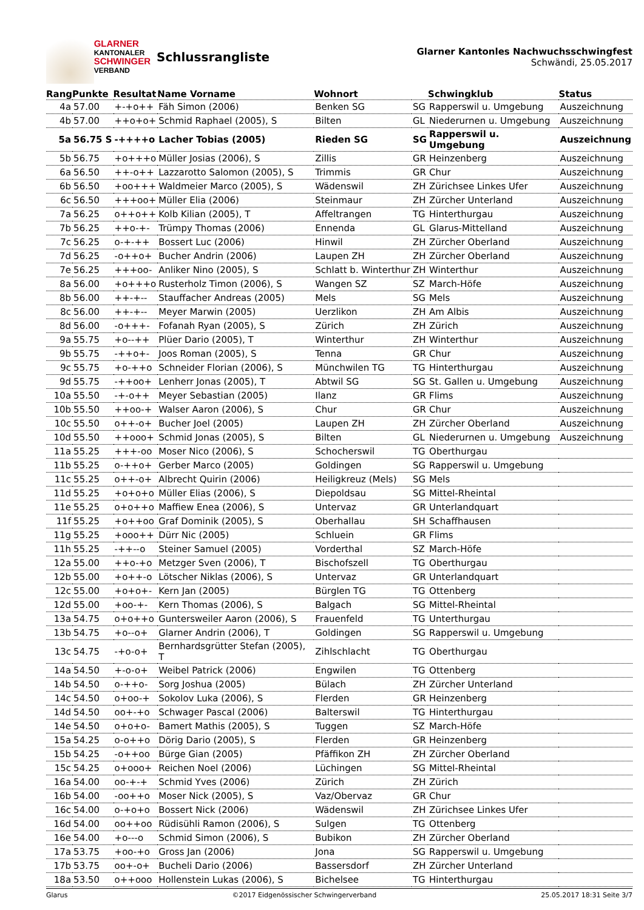GLARNER
KANTONALER
SCHWINGER
VERBAND
Schlussrangliste
Glarner Kantonles Nachwuchsschwingfest
Schwändi, 25.05.2017
| Rang | Punkte | Resultat | Name Vorname | Wohnort | | Schwingklub | Status |
| --- | --- | --- | --- | --- | --- | --- | --- |
| 4a | 57.00 | +-+o++ | Fäh Simon (2006) | Benken SG | SG | Rapperswil u. Umgebung | Auszeichnung |
| 4b | 57.00 | ++o+o+ | Schmid Raphael (2005), S | Bilten | GL | Niederurnen u. Umgebung | Auszeichnung |
| 5a | 56.75 S | -++++o | Lacher Tobias (2005) | Rieden SG | SG | Rapperswil u. Umgebung | Auszeichnung |
| 5b | 56.75 | +o+++o | Müller Josias (2006), S | Zillis | GR | Heinzenberg | Auszeichnung |
| 6a | 56.50 | ++-o++ | Lazzarotto Salomon (2005), S | Trimmis | GR | Chur | Auszeichnung |
| 6b | 56.50 | +oo+++ | Waldmeier Marco (2005), S | Wädenswil | ZH | Zürichsee Linkes Ufer | Auszeichnung |
| 6c | 56.50 | +++oo+ | Müller Elia (2006) | Steinmaur | ZH | Zürcher Unterland | Auszeichnung |
| 7a | 56.25 | o++o++ | Kolb Kilian (2005), T | Affeltrangen | TG | Hinterthurgau | Auszeichnung |
| 7b | 56.25 | ++o-+- | Trümpy Thomas (2006) | Ennenda | GL | Glarus-Mittelland | Auszeichnung |
| 7c | 56.25 | o-+-++ | Bossert Luc (2006) | Hinwil | ZH | Zürcher Oberland | Auszeichnung |
| 7d | 56.25 | -o++o+ | Bucher Andrin (2006) | Laupen ZH | ZH | Zürcher Oberland | Auszeichnung |
| 7e | 56.25 | +++oo- | Anliker Nino (2005), S | Schlatt b. Winterthur | ZH | Winterthur | Auszeichnung |
| 8a | 56.00 | +o+++o | Rusterholz Timon (2006), S | Wangen SZ | SZ | March-Höfe | Auszeichnung |
| 8b | 56.00 | ++-+-- | Stauffacher Andreas (2005) | Mels | SG | Mels | Auszeichnung |
| 8c | 56.00 | ++-+-- | Meyer Marwin (2005) | Uerzlikon | ZH | Am Albis | Auszeichnung |
| 8d | 56.00 | -o+++- | Fofanah Ryan (2005), S | Zürich | ZH | Zürich | Auszeichnung |
| 9a | 55.75 | +o--++ | Plüer Dario (2005), T | Winterthur | ZH | Winterthur | Auszeichnung |
| 9b | 55.75 | -++o+- | Joos Roman (2005), S | Tenna | GR | Chur | Auszeichnung |
| 9c | 55.75 | +o-++o | Schneider Florian (2006), S | Münchwilen TG | TG | Hinterthurgau | Auszeichnung |
| 9d | 55.75 | -++oo+ | Lenherr Jonas (2005), T | Abtwil SG | SG | St. Gallen u. Umgebung | Auszeichnung |
| 10a | 55.50 | -+-o++ | Meyer Sebastian (2005) | Ilanz | GR | Flims | Auszeichnung |
| 10b | 55.50 | ++oo-+ | Walser Aaron (2006), S | Chur | GR | Chur | Auszeichnung |
| 10c | 55.50 | o++-o+ | Bucher Joel (2005) | Laupen ZH | ZH | Zürcher Oberland | Auszeichnung |
| 10d | 55.50 | ++ooo+ | Schmid Jonas (2005), S | Bilten | GL | Niederurnen u. Umgebung | Auszeichnung |
| 11a | 55.25 | +++-oo | Moser Nico (2006), S | Schocherswil | TG | Oberthurgau | |
| 11b | 55.25 | o-++o+ | Gerber Marco (2005) | Goldingen | SG | Rapperswil u. Umgebung | |
| 11c | 55.25 | o++-o+ | Albrecht Quirin (2006) | Heiligkreuz (Mels) | SG | Mels | |
| 11d | 55.25 | +o+o+o | Müller Elias (2006), S | Diepoldsau | SG | Mittel-Rheintal | |
| 11e | 55.25 | o+o++o | Maffiew Enea (2006), S | Untervaz | GR | Unterlandquart | |
| 11f | 55.25 | +o++oo | Graf Dominik (2005), S | Oberhallau | SH | Schaffhausen | |
| 11g | 55.25 | +ooo++ | Dürr Nic (2005) | Schluein | GR | Flims | |
| 11h | 55.25 | -++--o | Steiner Samuel (2005) | Vorderthal | SZ | March-Höfe | |
| 12a | 55.00 | ++o-+o | Metzger Sven (2006), T | Bischofszell | TG | Oberthurgau | |
| 12b | 55.00 | +o++-o | Lötscher Niklas (2006), S | Untervaz | GR | Unterlandquart | |
| 12c | 55.00 | +o+o+- | Kern Jan (2005) | Bürglen TG | TG | Ottenberg | |
| 12d | 55.00 | +oo-+- | Kern Thomas (2006), S | Balgach | SG | Mittel-Rheintal | |
| 13a | 54.75 | o+o++o | Guntersweiler Aaron (2006), S | Frauenfeld | TG | Unterthurgau | |
| 13b | 54.75 | +o--o+ | Glarner Andrin (2006), T | Goldingen | SG | Rapperswil u. Umgebung | |
| 13c | 54.75 | -+o-o+ | Bernhardsgrütter Stefan (2005), T | Zihlschlacht | TG | Oberthurgau | |
| 14a | 54.50 | +-o-o+ | Weibel Patrick (2006) | Engwilen | TG | Ottenberg | |
| 14b | 54.50 | o-++o- | Sorg Joshua (2005) | Bülach | ZH | Zürcher Unterland | |
| 14c | 54.50 | o+oo-+ | Sokolov Luka (2006), S | Flerden | GR | Heinzenberg | |
| 14d | 54.50 | oo+-+o | Schwager Pascal (2006) | Balterswil | TG | Hinterthurgau | |
| 14e | 54.50 | o+o+o- | Bamert Mathis (2005), S | Tuggen | SZ | March-Höfe | |
| 15a | 54.25 | o-o++o | Dörig Dario (2005), S | Flerden | GR | Heinzenberg | |
| 15b | 54.25 | -o++oo | Bürge Gian (2005) | Pfäffikon ZH | ZH | Zürcher Oberland | |
| 15c | 54.25 | o+ooo+ | Reichen Noel (2006) | Lüchingen | SG | Mittel-Rheintal | |
| 16a | 54.00 | oo-+-+ | Schmid Yves (2006) | Zürich | ZH | Zürich | |
| 16b | 54.00 | -oo++o | Moser Nick (2005), S | Vaz/Obervaz | GR | Chur | |
| 16c | 54.00 | o-+o+o | Bossert Nick (2006) | Wädenswil | ZH | Zürichsee Linkes Ufer | |
| 16d | 54.00 | oo++oo | Rüdisühli Ramon (2006), S | Sulgen | TG | Ottenberg | |
| 16e | 54.00 | +o---o | Schmid Simon (2006), S | Bubikon | ZH | Zürcher Oberland | |
| 17a | 53.75 | +oo-+o | Gross Jan (2006) | Jona | SG | Rapperswil u. Umgebung | |
| 17b | 53.75 | oo+-o+ | Bucheli Dario (2006) | Bassersdorf | ZH | Zürcher Unterland | |
| 18a | 53.50 | o++ooo | Hollenstein Lukas (2006), S | Bichelsee | TG | Hinterthurgau | |
Glarus ©2017 Eidgenössischer Schwingerverband 25.05.2017 18:31 Seite 3/7